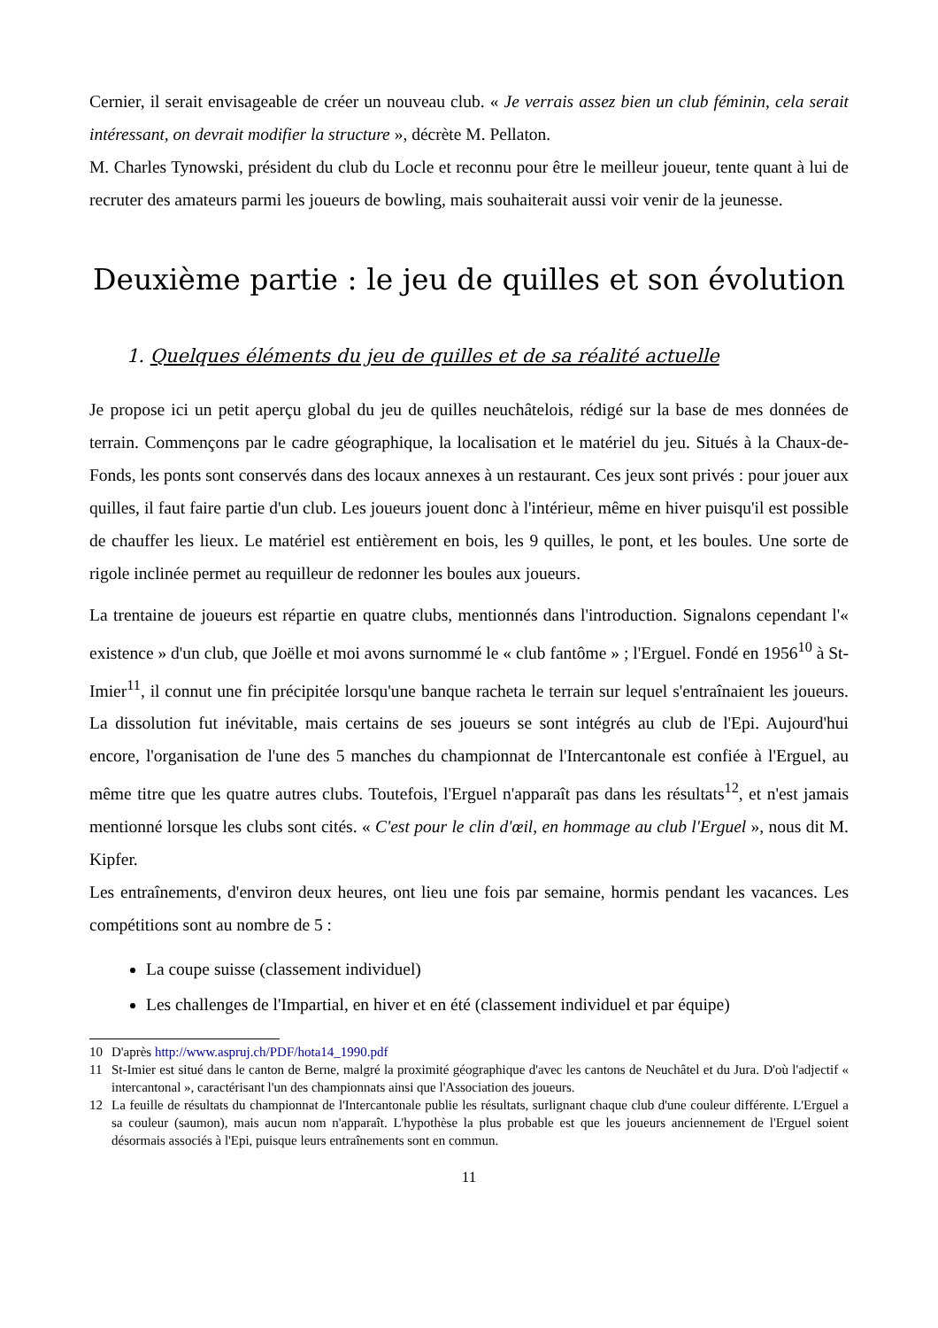Cernier, il serait envisageable de créer un nouveau club. « Je verrais assez bien un club féminin, cela serait intéressant, on devrait modifier la structure », décrète M. Pellaton.
M. Charles Tynowski, président du club du Locle et reconnu pour être le meilleur joueur, tente quant à lui de recruter des amateurs parmi les joueurs de bowling, mais souhaiterait aussi voir venir de la jeunesse.
Deuxième partie : le jeu de quilles et son évolution
1. Quelques éléments du jeu de quilles et de sa réalité actuelle
Je propose ici un petit aperçu global du jeu de quilles neuchâtelois, rédigé sur la base de mes données de terrain. Commençons par le cadre géographique, la localisation et le matériel du jeu. Situés à la Chaux-de-Fonds, les ponts sont conservés dans des locaux annexes à un restaurant. Ces jeux sont privés : pour jouer aux quilles, il faut faire partie d'un club. Les joueurs jouent donc à l'intérieur, même en hiver puisqu'il est possible de chauffer les lieux. Le matériel est entièrement en bois, les 9 quilles, le pont, et les boules. Une sorte de rigole inclinée permet au requilleur de redonner les boules aux joueurs.
La trentaine de joueurs est répartie en quatre clubs, mentionnés dans l'introduction. Signalons cependant l'« existence » d'un club, que Joëlle et moi avons surnommé le « club fantôme » ; l'Erguel. Fondé en 1956<sup>10</sup> à St-Imier<sup>11</sup>, il connut une fin précipitée lorsqu'une banque racheta le terrain sur lequel s'entraînaient les joueurs. La dissolution fut inévitable, mais certains de ses joueurs se sont intégrés au club de l'Epi. Aujourd'hui encore, l'organisation de l'une des 5 manches du championnat de l'Intercantonale est confiée à l'Erguel, au même titre que les quatre autres clubs. Toutefois, l'Erguel n'apparaît pas dans les résultats<sup>12</sup>, et n'est jamais mentionné lorsque les clubs sont cités. « C'est pour le clin d'œil, en hommage au club l'Erguel », nous dit M. Kipfer.
Les entraînements, d'environ deux heures, ont lieu une fois par semaine, hormis pendant les vacances. Les compétitions sont au nombre de 5 :
La coupe suisse (classement individuel)
Les challenges de l'Impartial, en hiver et en été (classement individuel et par équipe)
10 D'après http://www.aspruj.ch/PDF/hota14_1990.pdf
11 St-Imier est situé dans le canton de Berne, malgré la proximité géographique d'avec les cantons de Neuchâtel et du Jura. D'où l'adjectif « intercantonal », caractérisant l'un des championnats ainsi que l'Association des joueurs.
12 La feuille de résultats du championnat de l'Intercantonale publie les résultats, surlignant chaque club d'une couleur différente. L'Erguel a sa couleur (saumon), mais aucun nom n'apparaît. L'hypothèse la plus probable est que les joueurs anciennement de l'Erguel soient désormais associés à l'Epi, puisque leurs entraînements sont en commun.
11